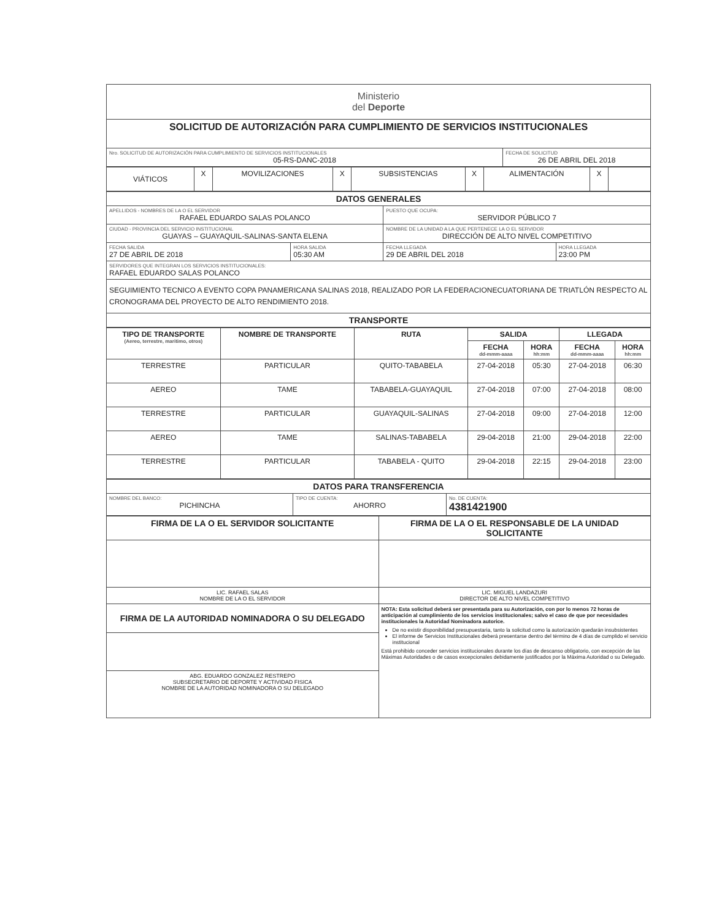| Ministerio del Deporte | |
| SOLICITUD DE AUTORIZACIÓN PARA CUMPLIMIENTO DE SERVICIOS INSTITUCIONALES | |
| Nro. SOLICITUD DE AUTORIZACIÓN PARA CUMPLIMIENTO DE SERVICIOS INSTITUCIONALES 05-RS-DANC-2018 | FECHA DE SOLICITUD 26 DE ABRIL DEL 2018 |
| VIÁTICOS | X | MOVILIZACIONES | X | SUBSISTENCIAS | X | ALIMENTACIÓN | X | |
| DATOS GENERALES | | | |
| APELLIDOS - NOMBRES DE LA O EL SERVIDOR RAFAEL EDUARDO SALAS POLANCO | | PUESTO QUE OCUPA: SERVIDOR PÚBLICO 7 | |
| CIUDAD - PROVINCIA DEL SERVICIO INSTITUCIONAL GUAYAS – GUAYAQUIL-SALINAS-SANTA ELENA | | NOMBRE DE LA UNIDAD A LA QUE PERTENECE LA O EL SERVIDOR DIRECCIÓN DE ALTO NIVEL COMPETITIVO | |
| FECHA SALIDA 27 DE ABRIL DE 2018 | HORA SALIDA 05:30 AM | FECHA LLEGADA 29 DE ABRIL DEL 2018 | HORA LLEGADA 23:00 PM |
| SERVIDORES QUE INTEGRAN LOS SERVICIOS INSTITUCIONALES: RAFAEL EDUARDO SALAS POLANCO | | | |
| SEGUIMIENTO TECNICO A EVENTO COPA PANAMERICANA SALINAS 2018, REALIZADO POR LA FEDERACIONECUATORIANA DE TRIATLÓN RESPECTO AL CRONOGRAMA DEL PROYECTO DE ALTO RENDIMIENTO 2018. | | | |
| TRANSPORTE | | | |
| TIPO DE TRANSPORTE (Aereo, terrestre, maritimo, otros) | NOMBRE DE TRANSPORTE | RUTA | SALIDA | | LLEGADA | |
| --- | --- | --- | --- | --- | --- | --- |
| | | | FECHA dd-mmm-aaaa | HORA hh:mm | FECHA dd-mmm-aaaa | HORA hh:mm |
| TERRESTRE | PARTICULAR | QUITO-TABABELA | 27-04-2018 | 05:30 | 27-04-2018 | 06:30 |
| AEREO | TAME | TABABELA-GUAYAQUIL | 27-04-2018 | 07:00 | 27-04-2018 | 08:00 |
| TERRESTRE | PARTICULAR | GUAYAQUIL-SALINAS | 27-04-2018 | 09:00 | 27-04-2018 | 12:00 |
| AEREO | TAME | SALINAS-TABABELA | 29-04-2018 | 21:00 | 29-04-2018 | 22:00 |
| TERRESTRE | PARTICULAR | TABABELA - QUITO | 29-04-2018 | 22:15 | 29-04-2018 | 23:00 |
| DATOS PARA TRANSFERENCIA | | |
| NOMBRE DEL BANCO: PICHINCHA | TIPO DE CUENTA: AHORRO | No. DE CUENTA: 4381421900 |
| FIRMA DE LA O EL SERVIDOR SOLICITANTE | FIRMA DE LA O EL RESPONSABLE DE LA UNIDAD SOLICITANTE |
| LIC. RAFAEL SALAS NOMBRE DE LA O EL SERVIDOR | LIC. MIGUEL LANDAZURI DIRECTOR DE ALTO NIVEL COMPETITIVO |
| FIRMA DE LA AUTORIDAD NOMINADORA O SU DELEGADO | NOTA: Esta solicitud deberá ser presentada para su Autorización, con por lo menos 72 horas de anticipación al cumplimiento de los servicios institucionales; salvo el caso de que por necesidades institucionales la Autoridad Nominadora autorice. De no existir disponibilidad presupuestaria, tanto la solicitud como la autorización quedarán insubsistentes El informe de Servicios Institucionales deberá presentarse dentro del término de 4 días de cumplido el servicio institucional Está prohibido conceder servicios institucionales durante los días de descanso obligatorio, con excepción de las Máximas Autoridades o de casos excepcionales debidamente justificados por la Máxima Autoridad o su Delegado. |
| ABG. EDUARDO GONZALEZ RESTREPO SUBSECRETARIO DE DEPORTE Y ACTIVIDAD FISICA NOMBRE DE LA AUTORIDAD NOMINADORA O SU DELEGADO | |